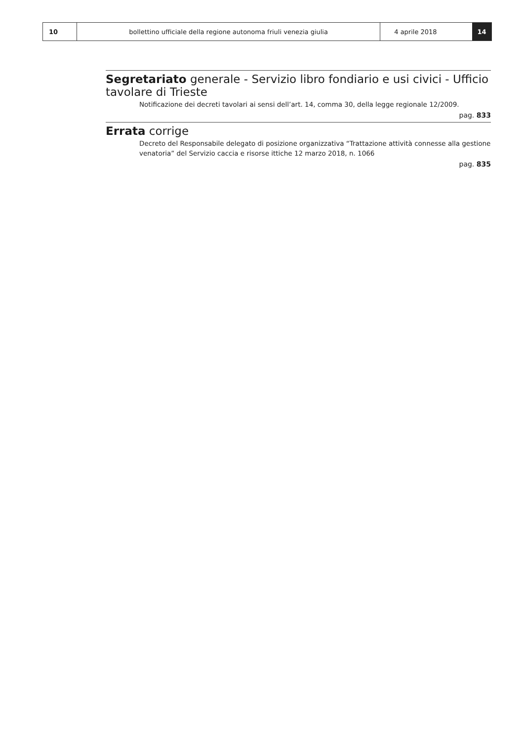10 bollettino ufficiale della regione autonoma friuli venezia giulia 4 aprile 2018 14
Segretariato generale - Servizio libro fondiario e usi civici - Ufficio tavolare di Trieste
Notificazione dei decreti tavolari ai sensi dell’art. 14, comma 30, della legge regionale 12/2009.
pag. 833
Errata corrige
Decreto del Responsabile delegato di posizione organizzativa “Trattazione attività connesse alla gestione venatoria” del Servizio caccia e risorse ittiche 12 marzo 2018, n. 1066
pag. 835